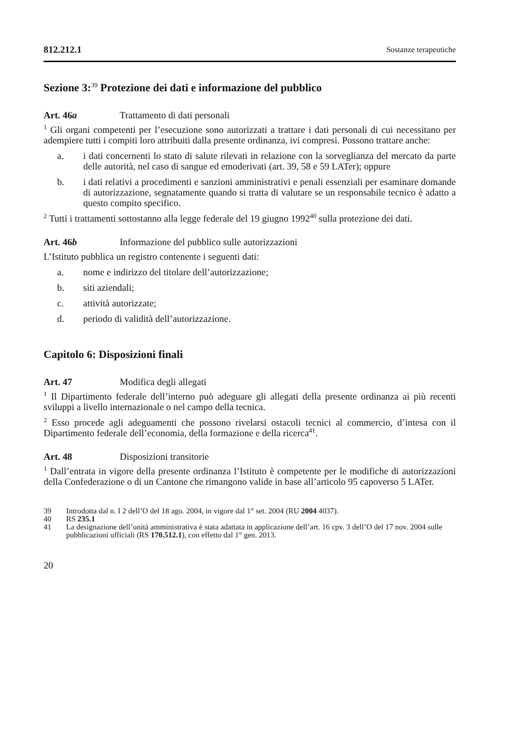812.212.1 Sostanze terapeutiche
Sezione 3:<sup>39</sup> Protezione dei dati e informazione del pubblico
Art. 46a Trattamento di dati personali
<sup>1</sup> Gli organi competenti per l’esecuzione sono autorizzati a trattare i dati personali di cui necessitano per adempiere tutti i compiti loro attribuiti dalla presente ordinanza, ivi compresi. Possono trattare anche:
a. i dati concernenti lo stato di salute rilevati in relazione con la sorveglianza del mercato da parte delle autorità, nel caso di sangue ed emoderivati (art. 39, 58 e 59 LATer); oppure
b. i dati relativi a procedimenti e sanzioni amministrativi e penali essenziali per esaminare domande di autorizzazione, segnatamente quando si tratta di valutare se un responsabile tecnico è adatto a questo compito specifico.
<sup>2</sup> Tutti i trattamenti sottostanno alla legge federale del 19 giugno 1992<sup>40</sup> sulla protezione dei dati.
Art. 46b Informazione del pubblico sulle autorizzazioni
L’Istituto pubblica un registro contenente i seguenti dati:
a. nome e indirizzo del titolare dell’autorizzazione;
b. siti aziendali;
c. attività autorizzate;
d. periodo di validità dell’autorizzazione.
Capitolo 6: Disposizioni finali
Art. 47 Modifica degli allegati
<sup>1</sup> Il Dipartimento federale dell’interno può adeguare gli allegati della presente ordinanza ai più recenti sviluppi a livello internazionale o nel campo della tecnica.
<sup>2</sup> Esso procede agli adeguamenti che possono rivelarsi ostacoli tecnici al commercio, d’intesa con il Dipartimento federale dell’economia, della formazione e della ricerca<sup>41</sup>.
Art. 48 Disposizioni transitorie
<sup>1</sup> Dall’entrata in vigore della presente ordinanza l’Istituto è competente per le modifiche di autorizzazioni della Confederazione o di un Cantone che rimangono valide in base all’articolo 95 capoverso 5 LATer.
39 Introdotta dal n. I 2 dell’O del 18 ago. 2004, in vigore dal 1° set. 2004 (RU 2004 4037).
40 RS 235.1
41 La designazione dell’unità amministrativa è stata adattata in applicazione dell’art. 16 cpv. 3 dell’O del 17 nov. 2004 sulle pubblicazioni ufficiali (RS 170.512.1), con effetto dal 1° gen. 2013.
20